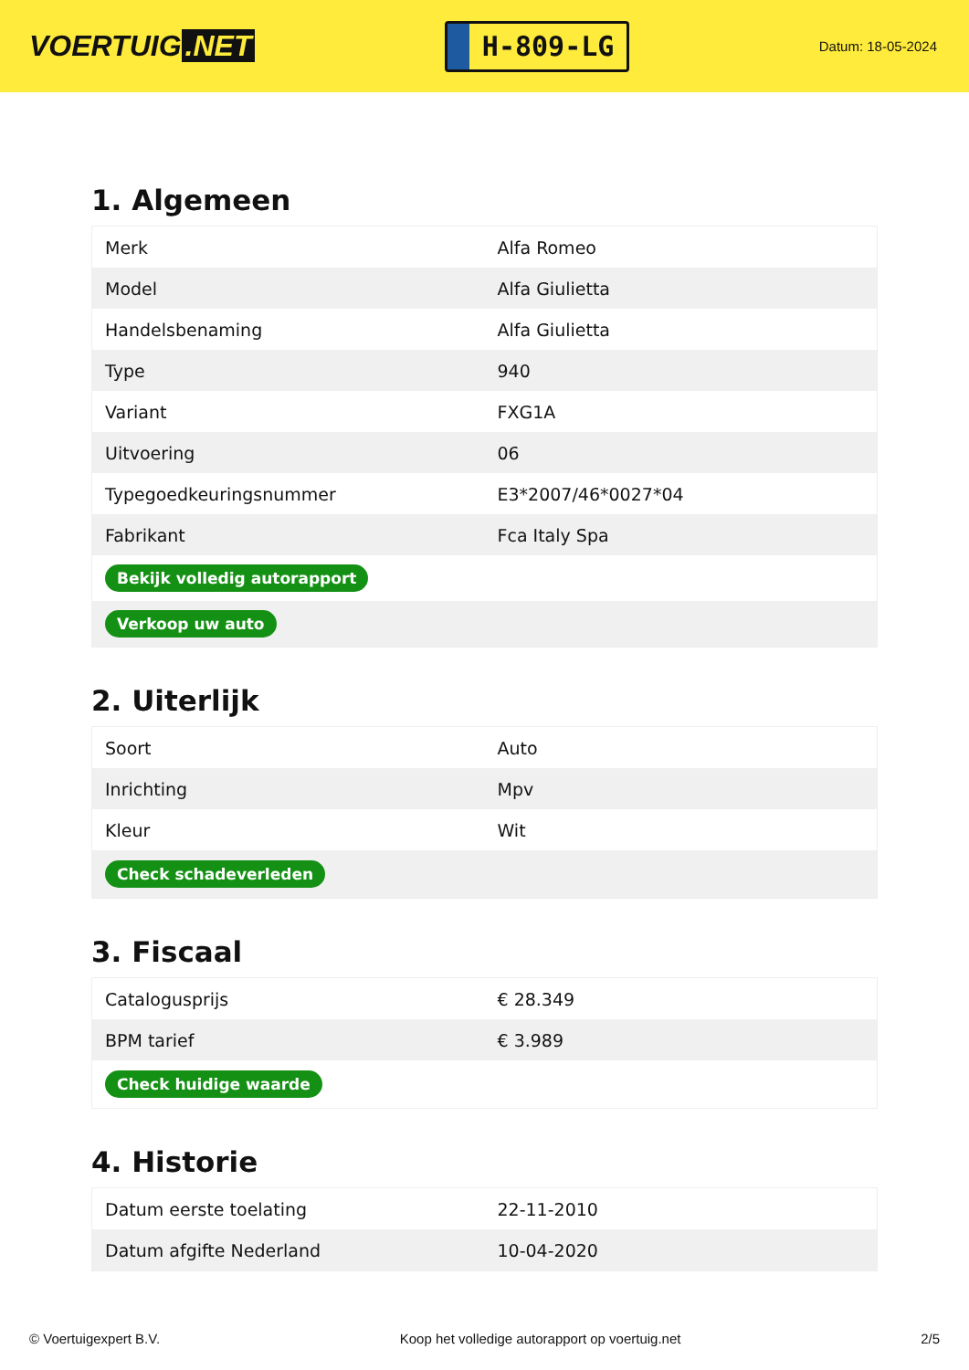VOERTUIG.NET
H-809-LG
Datum: 18-05-2024
1. Algemeen
| Merk | Alfa Romeo |
| Model | Alfa Giulietta |
| Handelsbenaming | Alfa Giulietta |
| Type | 940 |
| Variant | FXG1A |
| Uitvoering | 06 |
| Typegoedkeuringsnummer | E3*2007/46*0027*04 |
| Fabrikant | Fca Italy Spa |
| Bekijk volledig autorapport | |
| Verkoop uw auto | |
2. Uiterlijk
| Soort | Auto |
| Inrichting | Mpv |
| Kleur | Wit |
| Check schadeverleden | |
3. Fiscaal
| Catalogusprijs | € 28.349 |
| BPM tarief | € 3.989 |
| Check huidige waarde | |
4. Historie
| Datum eerste toelating | 22-11-2010 |
| Datum afgifte Nederland | 10-04-2020 |
© Voertuigexpert B.V. Koop het volledige autorapport op voertuig.net 2/5